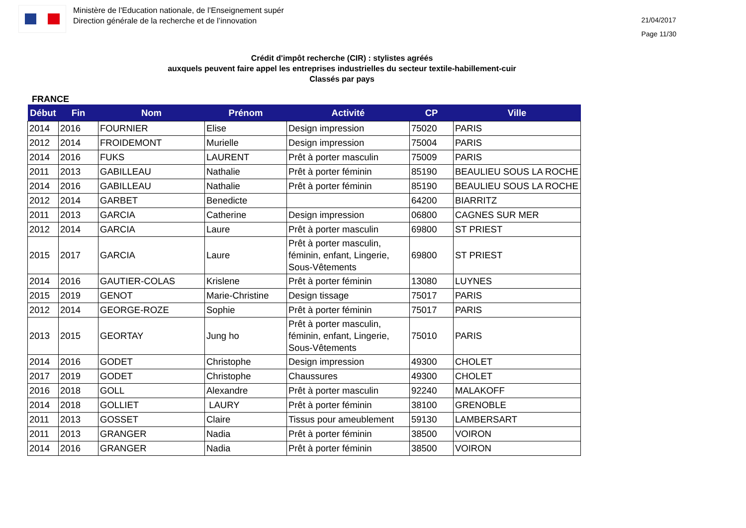Ministère de l'Education nationale, de l’Enseignement supér
Direction générale de la recherche et de l’innovation
21/04/2017
Page 11/30
Crédit d'impôt recherche (CIR) : stylistes agréés
auxquels peuvent faire appel les entreprises industrielles du secteur textile-habillement-cuir
Classés par pays
FRANCE
| Début | Fin | Nom | Prénom | Activité | CP | Ville |
| --- | --- | --- | --- | --- | --- | --- |
| 2014 | 2016 | FOURNIER | Elise | Design impression | 75020 | PARIS |
| 2012 | 2014 | FROIDEMONT | Murielle | Design impression | 75004 | PARIS |
| 2014 | 2016 | FUKS | LAURENT | Prêt à porter masculin | 75009 | PARIS |
| 2011 | 2013 | GABILLEAU | Nathalie | Prêt à porter féminin | 85190 | BEAULIEU SOUS LA ROCHE |
| 2014 | 2016 | GABILLEAU | Nathalie | Prêt à porter féminin | 85190 | BEAULIEU SOUS LA ROCHE |
| 2012 | 2014 | GARBET | Benedicte | | 64200 | BIARRITZ |
| 2011 | 2013 | GARCIA | Catherine | Design impression | 06800 | CAGNES SUR MER |
| 2012 | 2014 | GARCIA | Laure | Prêt à porter masculin | 69800 | ST PRIEST |
| 2015 | 2017 | GARCIA | Laure | Prêt à porter masculin, féminin, enfant, Lingerie, Sous-Vêtements | 69800 | ST PRIEST |
| 2014 | 2016 | GAUTIER-COLAS | Krislene | Prêt à porter féminin | 13080 | LUYNES |
| 2015 | 2019 | GENOT | Marie-Christine | Design tissage | 75017 | PARIS |
| 2012 | 2014 | GEORGE-ROZE | Sophie | Prêt à porter féminin | 75017 | PARIS |
| 2013 | 2015 | GEORTAY | Jung ho | Prêt à porter masculin, féminin, enfant, Lingerie, Sous-Vêtements | 75010 | PARIS |
| 2014 | 2016 | GODET | Christophe | Design impression | 49300 | CHOLET |
| 2017 | 2019 | GODET | Christophe | Chaussures | 49300 | CHOLET |
| 2016 | 2018 | GOLL | Alexandre | Prêt à porter masculin | 92240 | MALAKOFF |
| 2014 | 2018 | GOLLIET | LAURY | Prêt à porter féminin | 38100 | GRENOBLE |
| 2011 | 2013 | GOSSET | Claire | Tissus pour ameublement | 59130 | LAMBERSART |
| 2011 | 2013 | GRANGER | Nadia | Prêt à porter féminin | 38500 | VOIRON |
| 2014 | 2016 | GRANGER | Nadia | Prêt à porter féminin | 38500 | VOIRON |